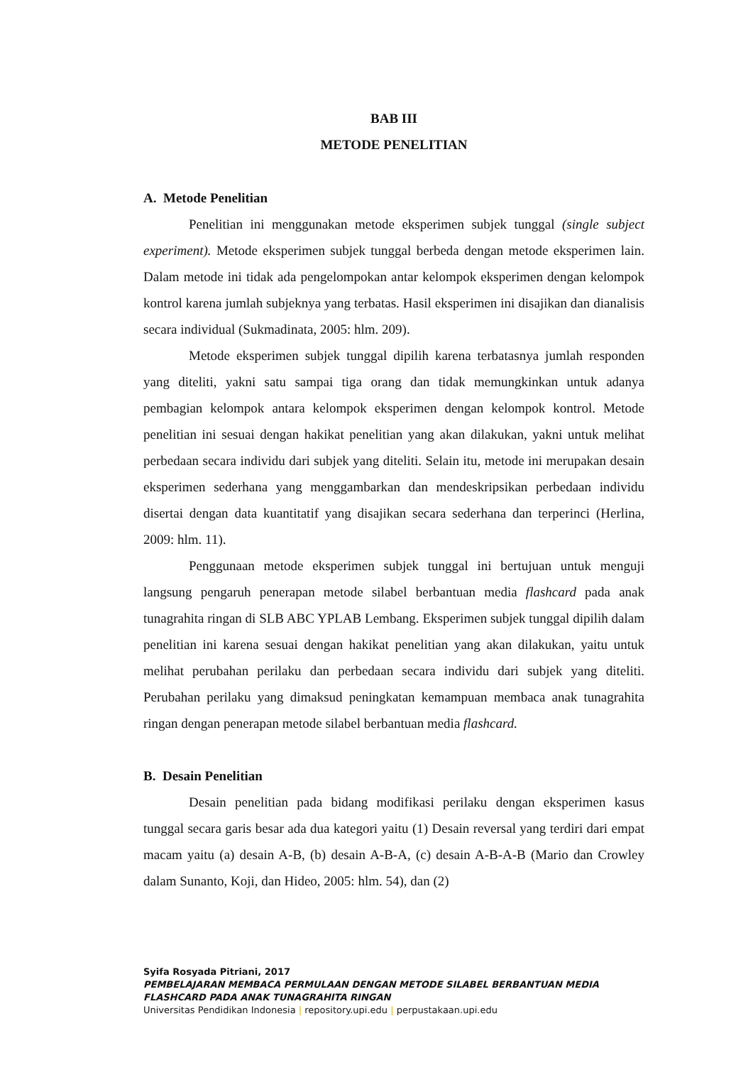BAB III
METODE PENELITIAN
A. Metode Penelitian
Penelitian ini menggunakan metode eksperimen subjek tunggal (single subject experiment). Metode eksperimen subjek tunggal berbeda dengan metode eksperimen lain. Dalam metode ini tidak ada pengelompokan antar kelompok eksperimen dengan kelompok kontrol karena jumlah subjeknya yang terbatas. Hasil eksperimen ini disajikan dan dianalisis secara individual (Sukmadinata, 2005: hlm. 209).
Metode eksperimen subjek tunggal dipilih karena terbatasnya jumlah responden yang diteliti, yakni satu sampai tiga orang dan tidak memungkinkan untuk adanya pembagian kelompok antara kelompok eksperimen dengan kelompok kontrol. Metode penelitian ini sesuai dengan hakikat penelitian yang akan dilakukan, yakni untuk melihat perbedaan secara individu dari subjek yang diteliti. Selain itu, metode ini merupakan desain eksperimen sederhana yang menggambarkan dan mendeskripsikan perbedaan individu disertai dengan data kuantitatif yang disajikan secara sederhana dan terperinci (Herlina, 2009: hlm. 11).
Penggunaan metode eksperimen subjek tunggal ini bertujuan untuk menguji langsung pengaruh penerapan metode silabel berbantuan media flashcard pada anak tunagrahita ringan di SLB ABC YPLAB Lembang. Eksperimen subjek tunggal dipilih dalam penelitian ini karena sesuai dengan hakikat penelitian yang akan dilakukan, yaitu untuk melihat perubahan perilaku dan perbedaan secara individu dari subjek yang diteliti. Perubahan perilaku yang dimaksud peningkatan kemampuan membaca anak tunagrahita ringan dengan penerapan metode silabel berbantuan media flashcard.
B. Desain Penelitian
Desain penelitian pada bidang modifikasi perilaku dengan eksperimen kasus tunggal secara garis besar ada dua kategori yaitu (1) Desain reversal yang terdiri dari empat macam yaitu (a) desain A-B, (b) desain A-B-A, (c) desain A-B-A-B (Mario dan Crowley dalam Sunanto, Koji, dan Hideo, 2005: hlm. 54), dan (2)
Syifa Rosyada Pitriani, 2017
PEMBELAJARAN MEMBACA PERMULAAN DENGAN METODE SILABEL BERBANTUAN MEDIA
FLASHCARD PADA ANAK TUNAGRAHITA RINGAN
Universitas Pendidikan Indonesia | repository.upi.edu | perpustakaan.upi.edu